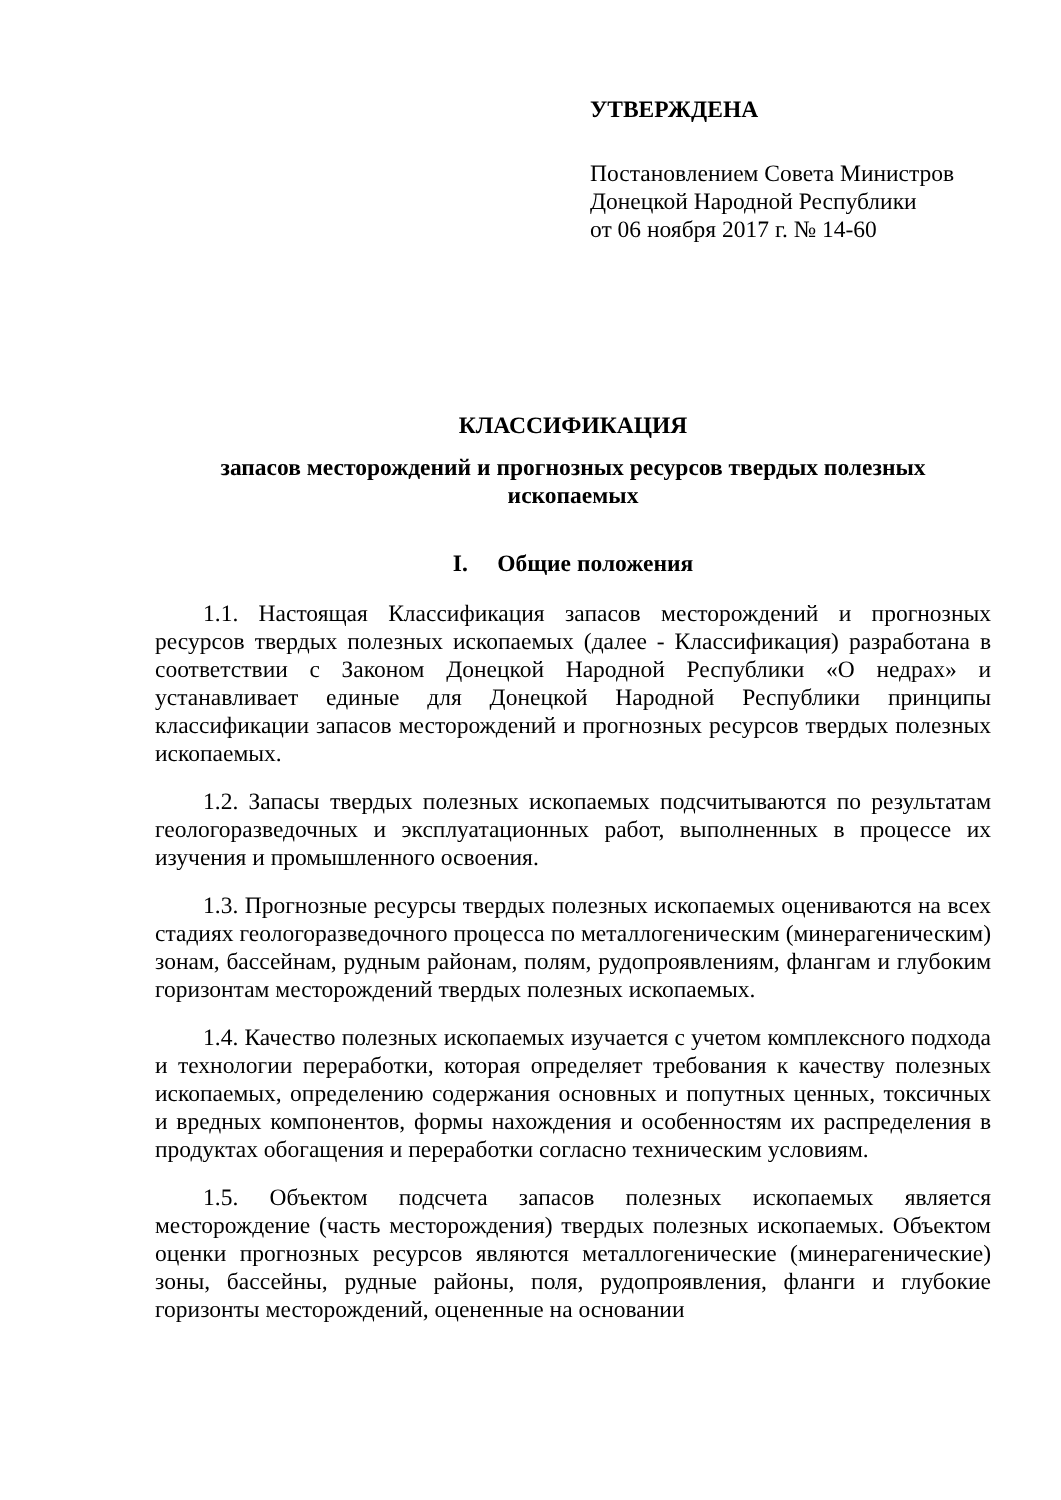УТВЕРЖДЕНА
Постановлением Совета Министров
Донецкой Народной Республики
от 06 ноября 2017 г. № 14-60
КЛАССИФИКАЦИЯ
запасов месторождений и прогнозных ресурсов твердых полезных
ископаемых
I. Общие положения
1.1. Настоящая Классификация запасов месторождений и прогнозных ресурсов твердых полезных ископаемых (далее - Классификация) разработана в соответствии с Законом Донецкой Народной Республики «О недрах» и устанавливает единые для Донецкой Народной Республики принципы классификации запасов месторождений и прогнозных ресурсов твердых полезных ископаемых.
1.2. Запасы твердых полезных ископаемых подсчитываются по результатам геологоразведочных и эксплуатационных работ, выполненных в процессе их изучения и промышленного освоения.
1.3. Прогнозные ресурсы твердых полезных ископаемых оцениваются на всех стадиях геологоразведочного процесса по металлогеническим (минерагеническим) зонам, бассейнам, рудным районам, полям, рудопроявлениям, флангам и глубоким горизонтам месторождений твердых полезных ископаемых.
1.4. Качество полезных ископаемых изучается с учетом комплексного подхода и технологии переработки, которая определяет требования к качеству полезных ископаемых, определению содержания основных и попутных ценных, токсичных и вредных компонентов, формы нахождения и особенностям их распределения в продуктах обогащения и переработки согласно техническим условиям.
1.5. Объектом подсчета запасов полезных ископаемых является месторождение (часть месторождения) твердых полезных ископаемых. Объектом оценки прогнозных ресурсов являются металлогенические (минерагенические) зоны, бассейны, рудные районы, поля, рудопроявления, фланги и глубокие горизонты месторождений, оцененные на основании